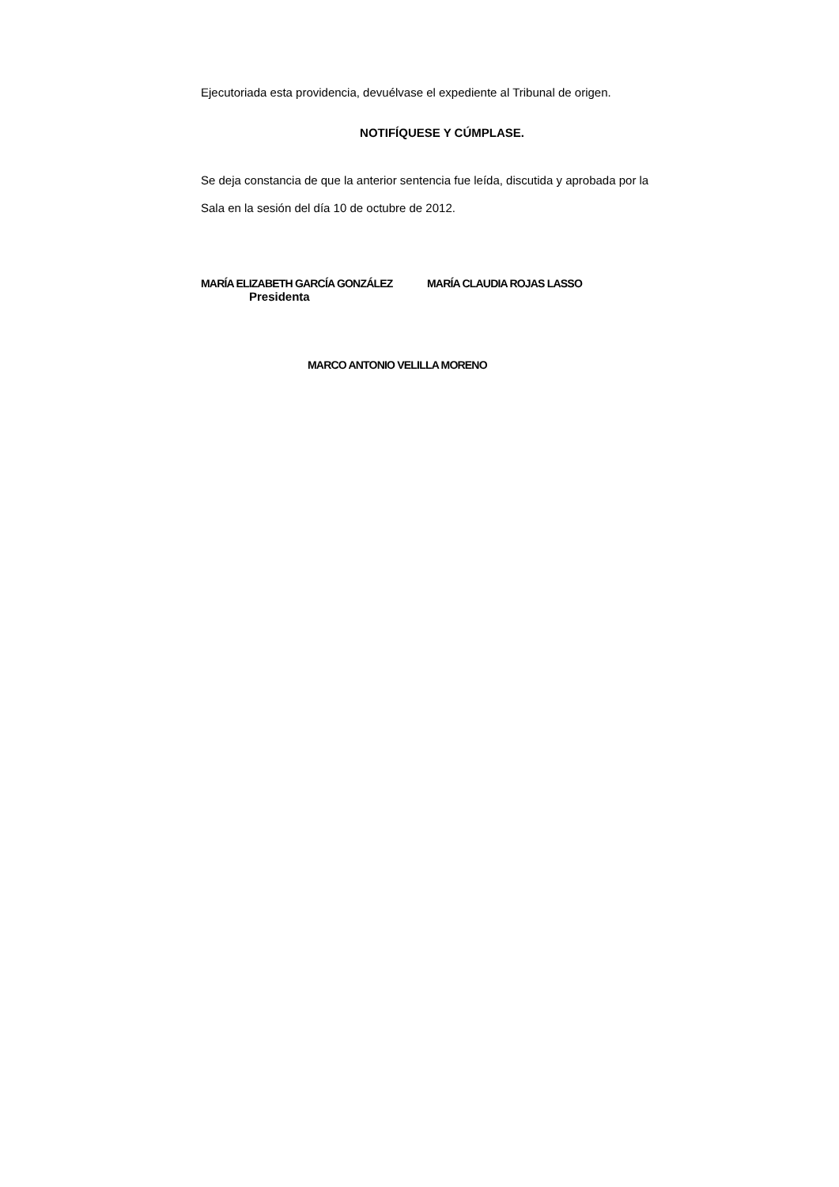Ejecutoriada esta providencia, devuélvase el expediente al Tribunal de origen.
NOTIFÍQUESE Y CÚMPLASE.
Se deja constancia de que la anterior sentencia fue leída, discutida y aprobada por la Sala en la sesión del día 10 de octubre de 2012.
MARÍA ELIZABETH GARCÍA GONZÁLEZ
Presidenta
MARÍA CLAUDIA ROJAS LASSO
MARCO ANTONIO VELILLA MORENO